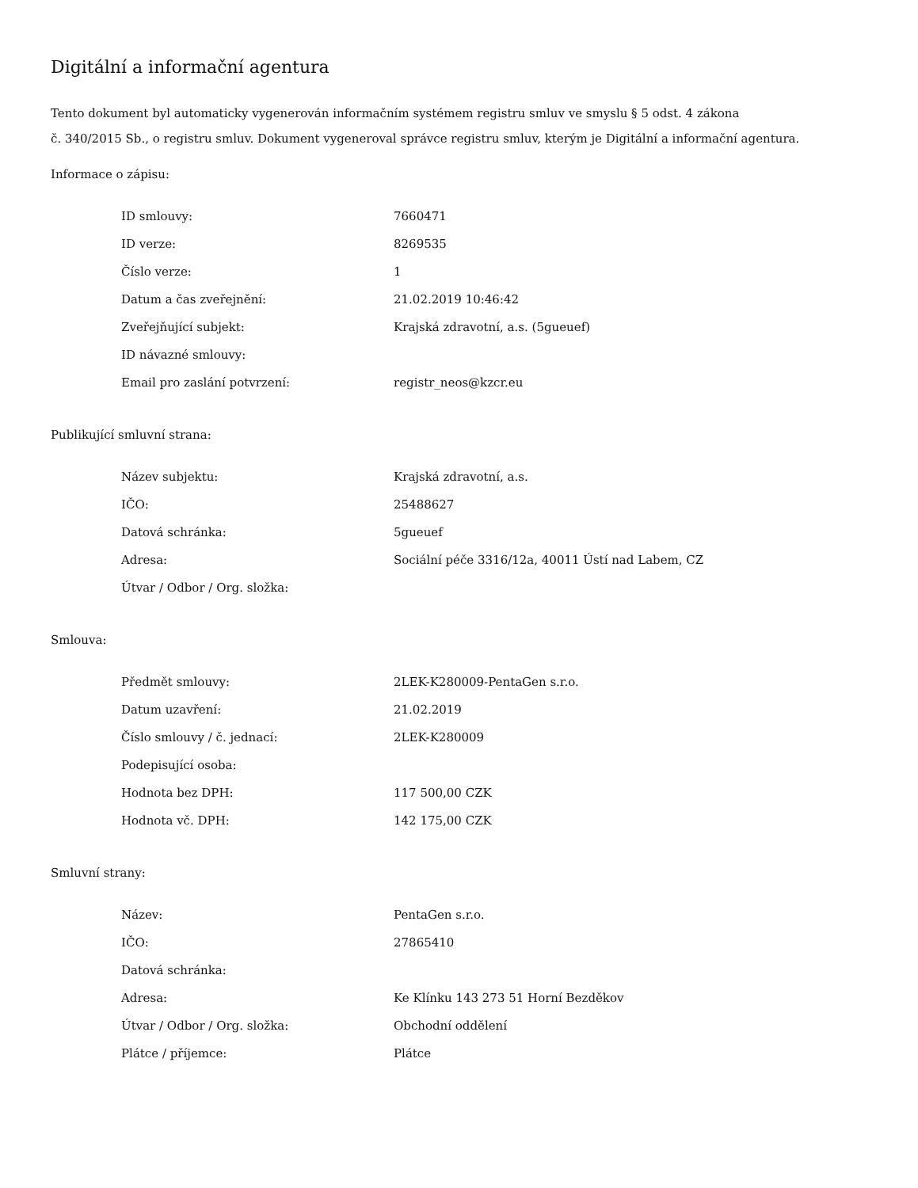Digitální a informační agentura
Tento dokument byl automaticky vygenerován informačním systémem registru smluv ve smyslu § 5 odst. 4 zákona
č. 340/2015 Sb., o registru smluv. Dokument vygeneroval správce registru smluv, kterým je Digitální a informační agentura.
Informace o zápisu:
| ID smlouvy: | 7660471 |
| ID verze: | 8269535 |
| Číslo verze: | 1 |
| Datum a čas zveřejnění: | 21.02.2019 10:46:42 |
| Zveřejňující subjekt: | Krajská zdravotní, a.s. (5gueuef) |
| ID návazné smlouvy: | |
| Email pro zaslání potvrzení: | registr_neos@kzcr.eu |
Publikující smluvní strana:
| Název subjektu: | Krajská zdravotní, a.s. |
| IČO: | 25488627 |
| Datová schránka: | 5gueuef |
| Adresa: | Sociální péče 3316/12a, 40011 Ústí nad Labem, CZ |
| Útvar / Odbor / Org. složka: | |
Smlouva:
| Předmět smlouvy: | 2LEK-K280009-PentaGen s.r.o. |
| Datum uzavření: | 21.02.2019 |
| Číslo smlouvy / č. jednací: | 2LEK-K280009 |
| Podepisující osoba: | |
| Hodnota bez DPH: | 117 500,00 CZK |
| Hodnota vč. DPH: | 142 175,00 CZK |
Smluvní strany:
| Název: | PentaGen s.r.o. |
| IČO: | 27865410 |
| Datová schránka: | |
| Adresa: | Ke Klínku 143 273 51 Horní Bezděkov |
| Útvar / Odbor / Org. složka: | Obchodní oddělení |
| Plátce / příjemce: | Plátce |